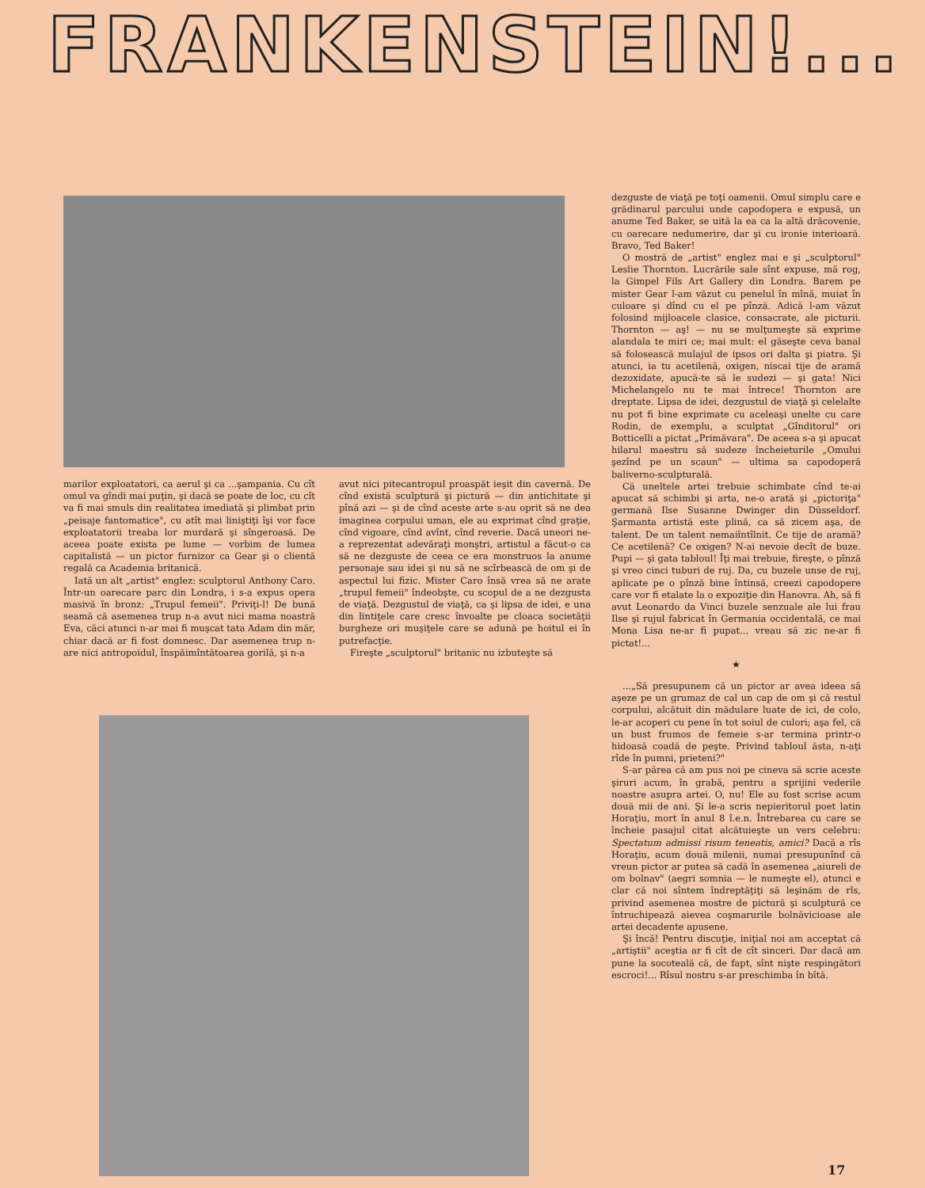FRANKENSTEIN!...
marilor exploatatori, ca aerul şi ca ...şampania. Cu cît omul va gîndi mai puţin, şi dacă se poate de loc, cu cît va fi mai smuls din realitatea imediată şi plimbat prin „peisaje fantomatice", cu atît mai liniştiţi îşi vor face exploatatorii treaba lor murdară şi sîngeroasă. De aceea poate exista pe lume — vorbim de lumea capitalistă — un pictor furnizor ca Gear şi o clientă regală ca Academia britanică.
Iată un alt „artist" englez: sculptorul Anthony Caro. Într-un oarecare parc din Londra, i s-a expus opera masivă în bronz: „Trupul femeii". Priviţi-l! De bună seamă că asemenea trup n-a avut nici mama noastră Eva, căci atunci n-ar mai fi muşcat tata Adam din măr, chiar dacă ar fi fost domnesc. Dar asemenea trup n-are nici antropoidul, înspăimîntătoarea gorilă, şi n-a
avut nici pitecantropul proaspăt ieşit din cavernă. De cînd există sculptură şi pictură — din antichitate şi pînă azi — şi de cînd aceste arte s-au oprit să ne dea imaginea corpului uman, ele au exprimat cînd graţie, cînd vigoare, cînd avînt, cînd reverie. Dacă uneori ne-a reprezentat adevăraţi monştri, artistul a făcut-o ca să ne dezguste de ceea ce era monstruos la anume personaje sau idei şi nu să ne scîrbească de om şi de aspectul lui fizic. Mister Caro însă vrea să ne arate „trupul femeii" îndeobşte, cu scopul de a ne dezgusta de viaţă. Dezgustul de viaţă, ca şi lipsa de idei, e una din lintiţele care cresc învoalte pe cloaca societăţii burgheze ori muşiţele care se adună pe hoitul ei în putrefacţie.
Fireşte „sculptorul" britanic nu izbuteşte să
dezguste de viaţă pe toţi oamenii. Omul simplu care e grădinarul parcului unde capodopera e expusă, un anume Ted Baker, se uită la ea ca la altă drăcovenie, cu oarecare nedumerire, dar şi cu ironie interioară. Bravo, Ted Baker!
O mostră de „artist" englez mai e şi „sculptorul" Leslie Thornton. Lucrările sale sînt expuse, mă rog, la Gimpel Fils Art Gallery din Londra. Barem pe mister Gear l-am văzut cu penelul în mînă, muiat în culoare şi dînd cu el pe pînză. Adică l-am văzut folosind mijloacele clasice, consacrate, ale picturii. Thornton — aş! — nu se mulţumeşte să exprime alandala te miri ce; mai mult: el găseşte ceva banal să folosească mulajul de ipsos ori dalta şi piatra. Şi atunci, ia tu acetilenă, oxigen, niscai tije de aramă dezoxidate, apucă-te să le sudezi — şi gata! Nici Michelangelo nu te mai întrece! Thornton are dreptate. Lipsa de idei, dezgustul de viaţă şi celelalte nu pot fi bine exprimate cu aceleaşi unelte cu care Rodin, de exemplu, a sculptat „Gînditorul" ori Botticelli a pictat „Primăvara". De aceea s-a şi apucat hilarul maestru să sudeze încheieturile „Omului şezînd pe un scaun" — ultima sa capodoperă baliverno-sculpturală.
Că uneltele artei trebuie schimbate cînd te-ai apucat să schimbi şi arta, ne-o arată şi „pictoriţa" germană Ilse Susanne Dwinger din Düsseldorf. Şarmanta artistă este plină, ca să zicem aşa, de talent. De un talent nemaiîntîlnit. Ce tije de aramă? Ce acetilenă? Ce oxigen? N-ai nevoie decît de buze. Pupi — şi gata tabloul! Îţi mai trebuie, fireşte, o pînză şi vreo cinci tuburi de ruj. Da, cu buzele unse de ruj, aplicate pe o pînză bine întinsă, creezi capodopere care vor fi etalate la o expoziţie din Hanovra. Ah, să fi avut Leonardo da Vinci buzele senzuale ale lui frau Ilse şi rujul fabricat în Germania occidentală, ce mai Mona Lisa ne-ar fi pupat... vreau să zic ne-ar fi pictat!...
★
...„Să presupunem că un pictor ar avea ideea să aşeze pe un grumaz de cal un cap de om şi că restul corpului, alcătuit din mădulare luate de ici, de colo, le-ar acoperi cu pene în tot soiul de culori; aşa fel, că un bust frumos de femeie s-ar termina printr-o hidoasă coadă de peşte. Privind tabloul ăsta, n-aţi rîde în pumni, prieteni?"
S-ar părea că am pus noi pe cineva să scrie aceste şiruri acum, în grabă, pentru a sprijini vederile noastre asupra artei. O, nu! Ele au fost scrise acum două mii de ani. Şi le-a scris nepieritorul poet latin Horaţiu, mort în anul 8 î.e.n. Întrebarea cu care se încheie pasajul citat alcătuieşte un vers celebru: Spectatum admissi risum teneatis, amici? Dacă a rîs Horaţiu, acum două milenii, numai presupunînd că vreun pictor ar putea să cadă în asemenea „aiureli de om bolnav" (aegri somnia — le numeşte el), atunci e clar că noi sîntem îndreptăţiţi să leşinăm de rîs, privind asemenea mostre de pictură şi sculptură ce întruchipează aievea coşmarurile bolnăvicioase ale artei decadente apusene.
Şi încă! Pentru discuţie, iniţial noi am acceptat că „artiştii" aceştia ar fi cît de cît sinceri. Dar dacă am pune la socoteală că, de fapt, sînt nişte respingători escroci!... Rîsul nostru s-ar preschimba în bîtă.
17